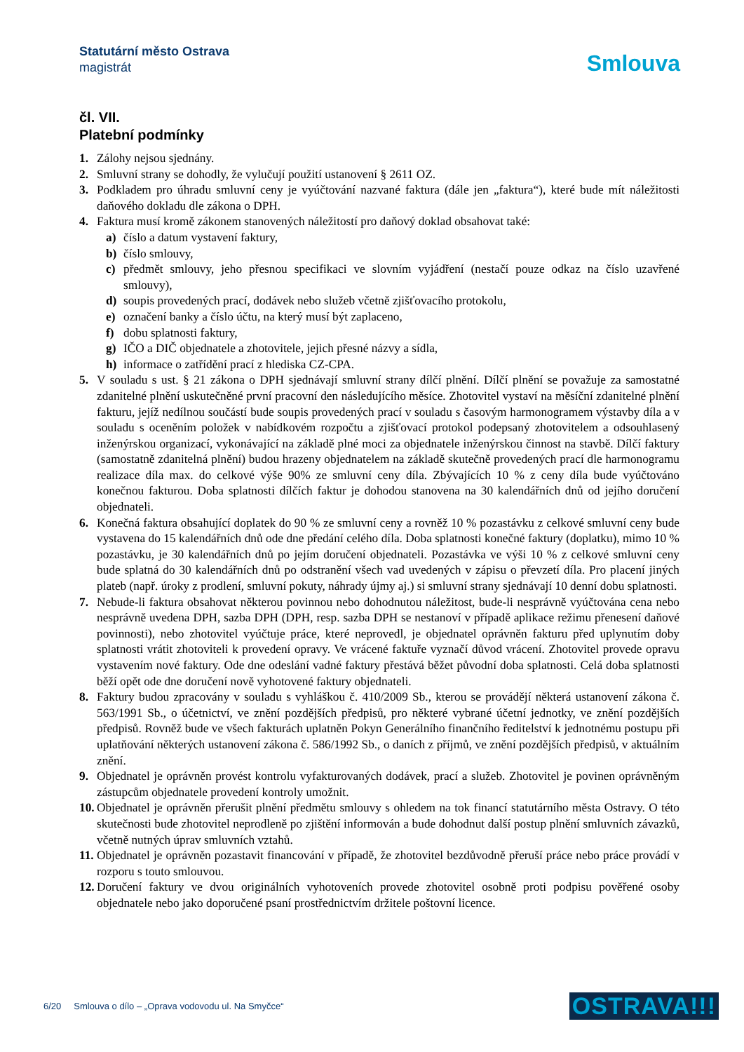Statutární město Ostrava
magistrát
Smlouva
čl. VII.
Platební podmínky
1. Zálohy nejsou sjednány.
2. Smluvní strany se dohodly, že vylučují použití ustanovení § 2611 OZ.
3. Podkladem pro úhradu smluvní ceny je vyúčtování nazvané faktura (dále jen „faktura“), které bude mít náležitosti daňového dokladu dle zákona o DPH.
4. Faktura musí kromě zákonem stanovených náležitostí pro daňový doklad obsahovat také:
a) číslo a datum vystavení faktury,
b) číslo smlouvy,
c) předmět smlouvy, jeho přesnou specifikaci ve slovním vyjádření (nestačí pouze odkaz na číslo uzavřené smlouvy),
d) soupis provedených prací, dodávek nebo služeb včetně zjišťovacího protokolu,
e) označení banky a číslo účtu, na který musí být zaplaceno,
f) dobu splatnosti faktury,
g) IČO a DIČ objednatele a zhotovitele, jejich přesné názvy a sídla,
h) informace o zatřídění prací z hlediska CZ-CPA.
5. V souladu s ust. § 21 zákona o DPH sjednávají smluvní strany dílčí plnění. Dílčí plnění se považuje za samostatné zdanitelné plnění uskutečněné první pracovní den následujícího měsíce. Zhotovitel vystaví na měsíční zdanitelné plnění fakturu, jejíž nedílnou součástí bude soupis provedených prací v souladu s časovým harmonogramem výstavby díla a v souladu s oceněním položek v nabídkovém rozpočtu a zjišťovací protokol podepsaný zhotovitelem a odsouhlasený inženýrskou organizací, vykonávající na základě plné moci za objednatele inženýrskou činnost na stavbě. Dílčí faktury (samostatně zdanitelná plnění) budou hrazeny objednatelem na základě skutečně provedených prací dle harmonogramu realizace díla max. do celkové výše 90% ze smluvní ceny díla. Zbývajících 10 % z ceny díla bude vyúčtováno konečnou fakturou. Doba splatnosti dílčích faktur je dohodou stanovena na 30 kalendářních dnů od jejího doručení objednateli.
6. Konečná faktura obsahující doplatek do 90 % ze smluvní ceny a rovněž 10 % pozastávku z celkové smluvní ceny bude vystavena do 15 kalendářních dnů ode dne předání celého díla. Doba splatnosti konečné faktury (doplatku), mimo 10 % pozastávku, je 30 kalendářních dnů po jejím doručení objednateli. Pozastávka ve výši 10 % z celkové smluvní ceny bude splatná do 30 kalendářních dnů po odstranění všech vad uvedených v zápisu o převzetí díla. Pro placení jiných plateb (např. úroky z prodlení, smluvní pokuty, náhrady újmy aj.) si smluvní strany sjednávají 10 denní dobu splatnosti.
7. Nebude-li faktura obsahovat některou povinnou nebo dohodnutou náležitost, bude-li nesprávně vyúčtována cena nebo nesprávně uvedena DPH, sazba DPH (DPH, resp. sazba DPH se nestanoví v případě aplikace režimu přenesení daňové povinnosti), nebo zhotovitel vyúčtuje práce, které neprovedl, je objednatel oprávněn fakturu před uplynutím doby splatnosti vrátit zhotoviteli k provedení opravy. Ve vrácené faktuře vyznačí důvod vrácení. Zhotovitel provede opravu vystavením nové faktury. Ode dne odeslání vadné faktury přestává běžet původní doba splatnosti. Celá doba splatnosti běží opět ode dne doručení nově vyhotovené faktury objednateli.
8. Faktury budou zpracovány v souladu s vyhláškou č. 410/2009 Sb., kterou se provádějí některá ustanovení zákona č. 563/1991 Sb., o účetnictví, ve znění pozdějších předpisů, pro některé vybrané účetní jednotky, ve znění pozdějších předpisů. Rovněž bude ve všech fakturách uplatněn Pokyn Generálního finančního ředitelství k jednotnému postupu při uplatňování některých ustanovení zákona č. 586/1992 Sb., o daních z příjmů, ve znění pozdějších předpisů, v aktuálním znění.
9. Objednatel je oprávněn provést kontrolu vyfakturovaných dodávek, prací a služeb. Zhotovitel je povinen oprávněným zástupcům objednatele provedení kontroly umožnit.
10. Objednatel je oprávněn přerušit plnění předmětu smlouvy s ohledem na tok financí statutárního města Ostravy. O této skutečnosti bude zhotovitel neprodleně po zjištění informován a bude dohodnut další postup plnění smluvních závazků, včetně nutných úprav smluvních vztahů.
11. Objednatel je oprávněn pozastavit financování v případě, že zhotovitel bezdůvodně přeruší práce nebo práce provádí v rozporu s touto smlouvou.
12. Doručení faktury ve dvou originálních vyhotoveních provede zhotovitel osobně proti podpisu pověřené osoby objednatele nebo jako doporučené psaní prostřednictvím držitele poštovní licence.
6/20 Smlouva o dílo – „Oprava vodovodu ul. Na Smyčce“OSTRAVA!!!